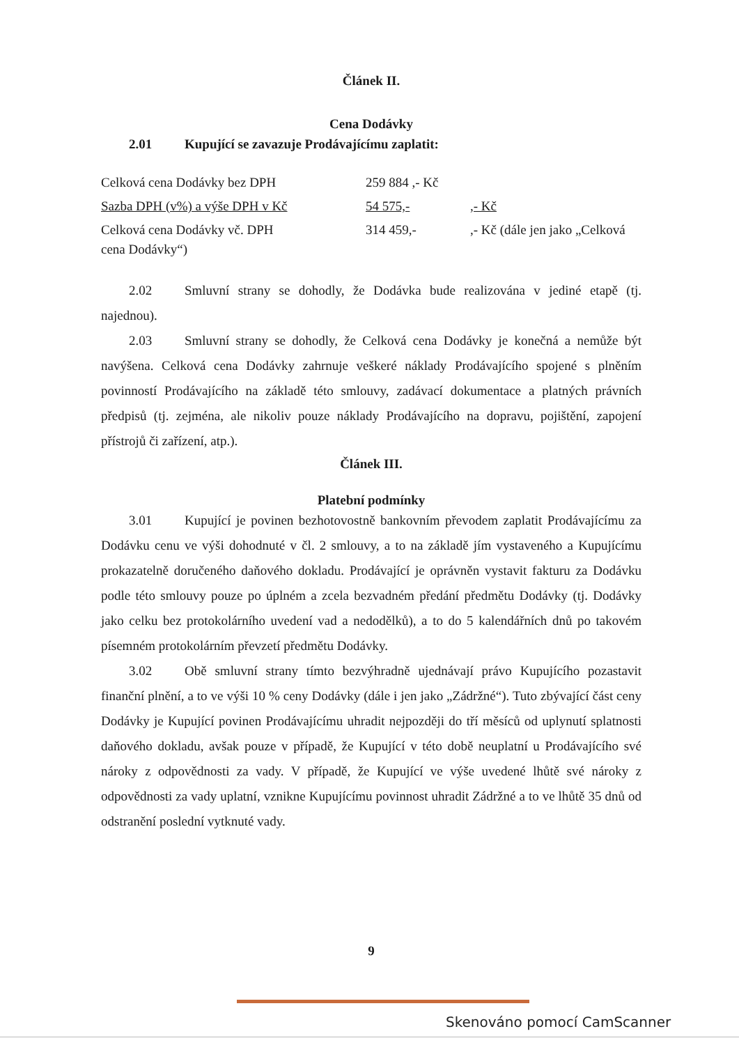Článek II.
Cena Dodávky
2.01 Kupující se zavazuje Prodávajícímu zaplatit:
| Celková cena Dodávky bez DPH | 259 884 ,- Kč | |
| Sazba DPH (v%) a výše DPH v Kč | 54 575,- | ,- Kč |
| Celková cena Dodávky vč. DPH | 314 459,- | ,- Kč (dále jen jako „Celková |
| cena Dodávky“) | | |
2.02 Smluvní strany se dohodly, že Dodávka bude realizována v jediné etapě (tj. najednou).
2.03 Smluvní strany se dohodly, že Celková cena Dodávky je konečná a nemůže být navýšena. Celková cena Dodávky zahrnuje veškeré náklady Prodávajícího spojené s plněním povinností Prodávajícího na základě této smlouvy, zadávací dokumentace a platných právních předpisů (tj. zejména, ale nikoliv pouze náklady Prodávajícího na dopravu, pojištění, zapojení přístrojů či zařízení, atp.).
Článek III.
Platební podmínky
3.01 Kupující je povinen bezhotovostně bankovním převodem zaplatit Prodávajícímu za Dodávku cenu ve výši dohodnuté v čl. 2 smlouvy, a to na základě jím vystaveného a Kupujícímu prokazatelně doručeného daňového dokladu. Prodávající je oprávněn vystavit fakturu za Dodávku podle této smlouvy pouze po úplném a zcela bezvadném předání předmětu Dodávky (tj. Dodávky jako celku bez protokolárního uvedení vad a nedodělků), a to do 5 kalendářních dnů po takovém písemném protokolárním převzetí předmětu Dodávky.
3.02 Obě smluvní strany tímto bezvýhradně ujednávají právo Kupujícího pozastavit finanční plnění, a to ve výši 10 % ceny Dodávky (dále i jen jako „Zádržné“). Tuto zbývající část ceny Dodávky je Kupující povinen Prodávajícímu uhradit nejpozději do tří měsíců od uplynutí splatnosti daňového dokladu, avšak pouze v případě, že Kupující v této době neuplatní u Prodávajícího své nároky z odpovědnosti za vady. V případě, že Kupující ve výše uvedené lhůtě své nároky z odpovědnosti za vady uplatní, vznikne Kupujícímu povinnost uhradit Zádržné a to ve lhůtě 35 dnů od odstranění poslední vytknuté vady.
9
Skenováno pomocí CamScanner